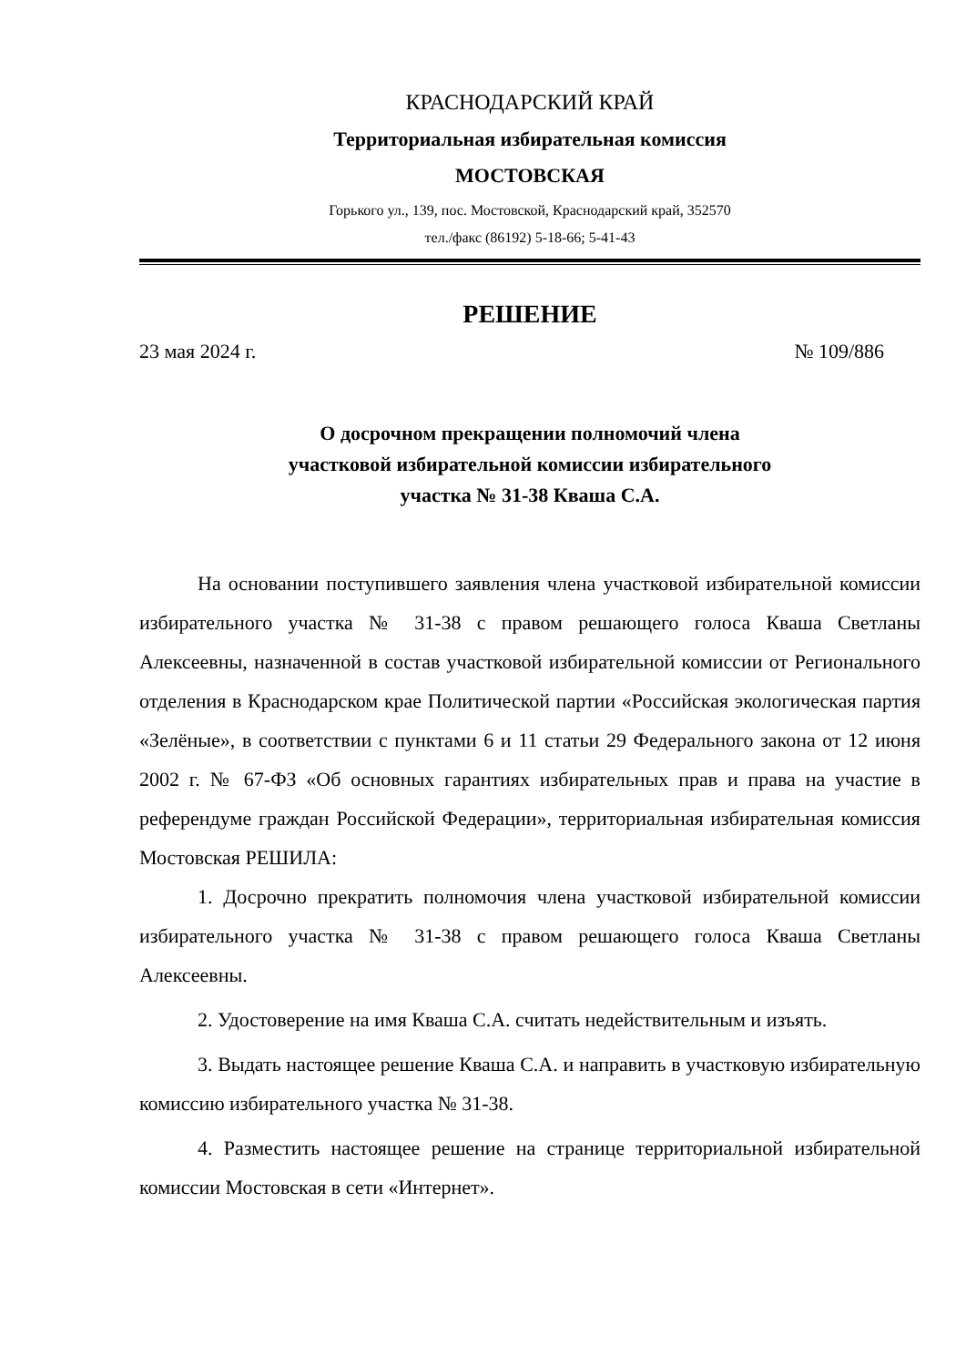КРАСНОДАРСКИЙ КРАЙ
Территориальная избирательная комиссия
МОСТОВСКАЯ
Горького ул., 139, пос. Мостовской, Краснодарский край, 352570
тел./факс (86192) 5-18-66; 5-41-43
РЕШЕНИЕ
23 мая 2024 г. № 109/886
О досрочном прекращении полномочий члена
участковой избирательной комиссии избирательного
участка № 31-38 Кваша С.А.
На основании поступившего заявления члена участковой избирательной комиссии избирательного участка № 31-38 с правом решающего голоса Кваша Светланы Алексеевны, назначенной в состав участковой избирательной комиссии от Регионального отделения в Краснодарском крае Политической партии «Российская экологическая партия «Зелёные», в соответствии с пунктами 6 и 11 статьи 29 Федерального закона от 12 июня 2002 г. № 67-ФЗ «Об основных гарантиях избирательных прав и права на участие в референдуме граждан Российской Федерации», территориальная избирательная комиссия Мостовская РЕШИЛА:
1. Досрочно прекратить полномочия члена участковой избирательной комиссии избирательного участка № 31-38 с правом решающего голоса Кваша Светланы Алексеевны.
2. Удостоверение на имя Кваша С.А. считать недействительным и изъять.
3. Выдать настоящее решение Кваша С.А. и направить в участковую избирательную комиссию избирательного участка № 31-38.
4. Разместить настоящее решение на странице территориальной избирательной комиссии Мостовская в сети «Интернет».